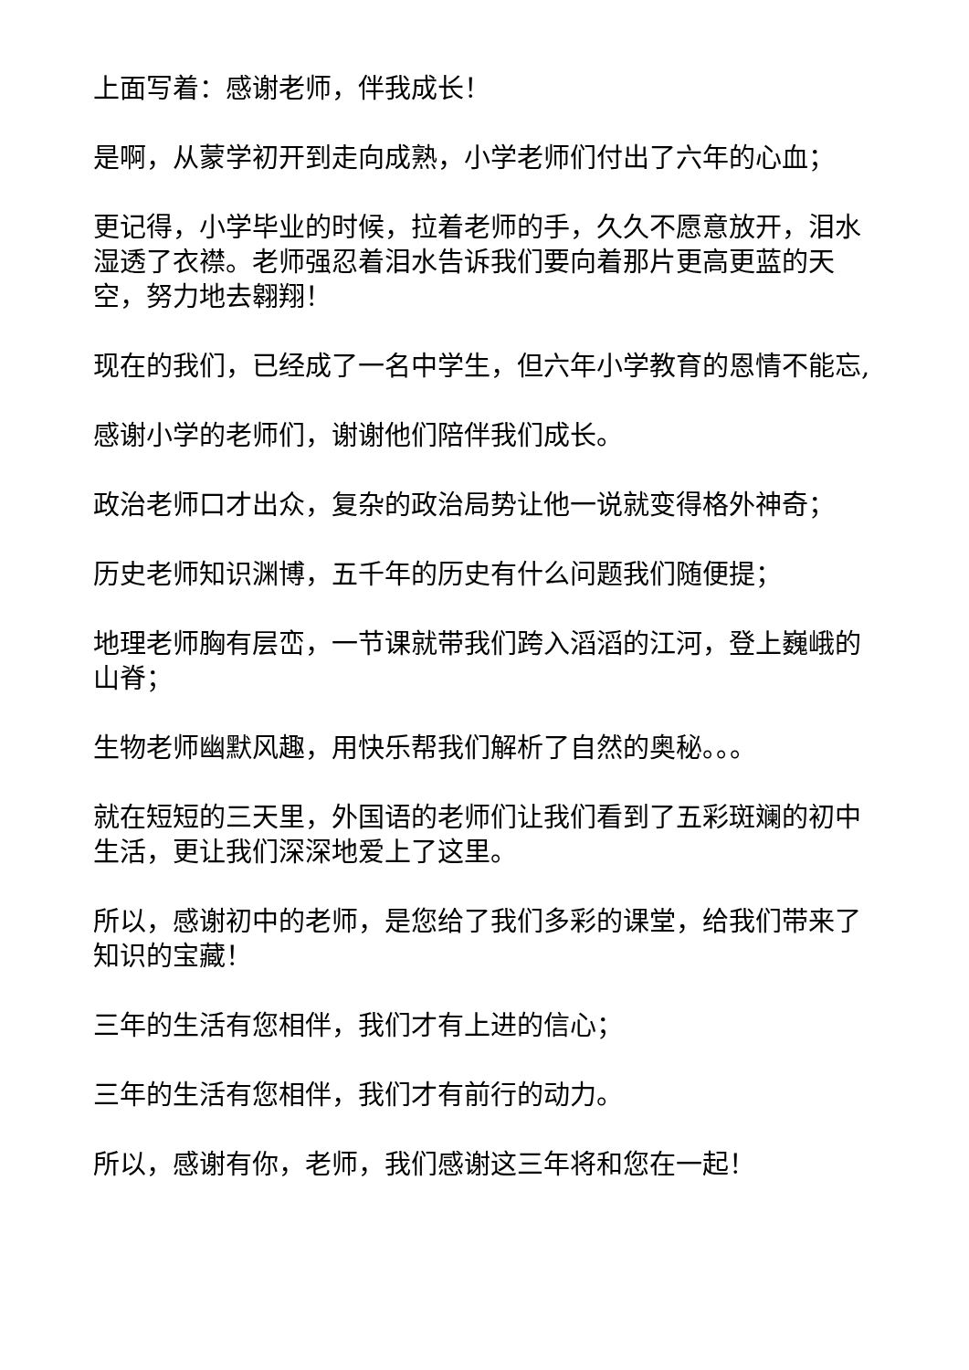上面写着：感谢老师，伴我成长！
是啊，从蒙学初开到走向成熟，小学老师们付出了六年的心血；
更记得，小学毕业的时候，拉着老师的手，久久不愿意放开，泪水湿透了衣襟。老师强忍着泪水告诉我们要向着那片更高更蓝的天空，努力地去翱翔！
现在的我们，已经成了一名中学生，但六年小学教育的恩情不能忘,
感谢小学的老师们，谢谢他们陪伴我们成长。
政治老师口才出众，复杂的政治局势让他一说就变得格外神奇；
历史老师知识渊博，五千年的历史有什么问题我们随便提；
地理老师胸有层峦，一节课就带我们跨入滔滔的江河，登上巍峨的山脊；
生物老师幽默风趣，用快乐帮我们解析了自然的奥秘。。。
就在短短的三天里，外国语的老师们让我们看到了五彩斑斓的初中生活，更让我们深深地爱上了这里。
所以，感谢初中的老师，是您给了我们多彩的课堂，给我们带来了知识的宝藏！
三年的生活有您相伴，我们才有上进的信心；
三年的生活有您相伴，我们才有前行的动力。
所以，感谢有你，老师，我们感谢这三年将和您在一起！